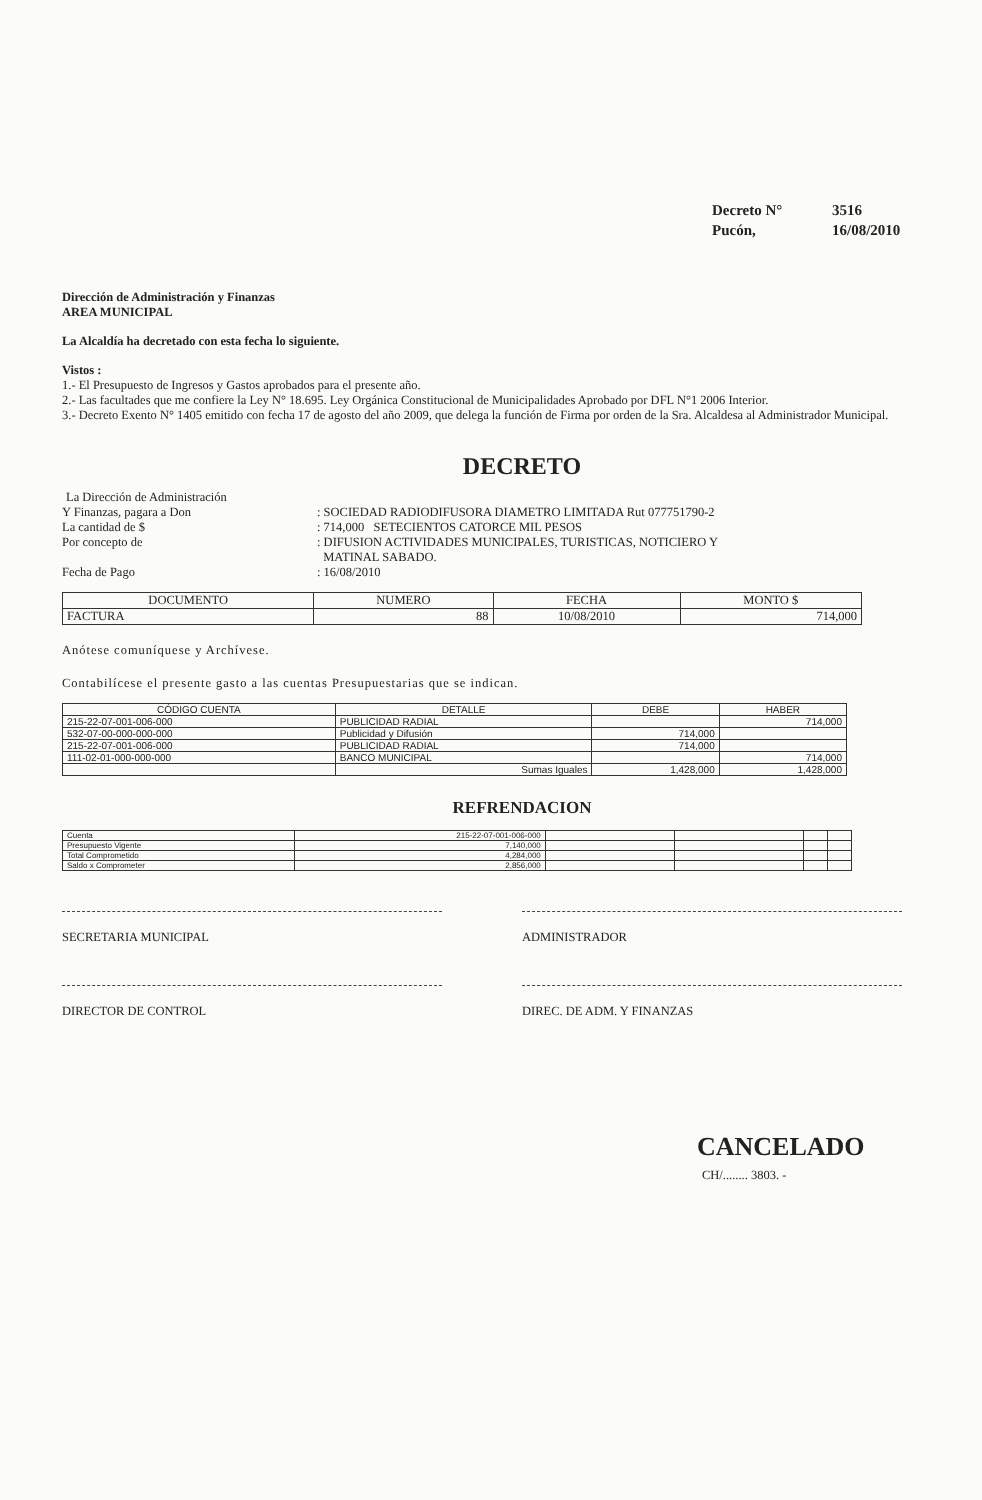Decreto N° 3516
Pucón, 16/08/2010
Dirección de Administración y Finanzas
AREA MUNICIPAL
La Alcaldía ha decretado con esta fecha lo siguiente.
Vistos :
1.- El Presupuesto de Ingresos y Gastos aprobados para el presente año.
2.- Las facultades que me confiere la Ley N° 18.695. Ley Orgánica Constitucional de Municipalidades Aprobado por DFL N°1 2006 Interior.
3.- Decreto Exento N° 1405 emitido con fecha 17 de agosto del año 2009, que delega la función de Firma por orden de la Sra. Alcaldesa al Administrador Municipal.
DECRETO
La Dirección de Administración
Y Finanzas, pagara a Don : SOCIEDAD RADIODIFUSORA DIAMETRO LIMITADA Rut 077751790-2
La cantidad de $ : 714,000 SETECIENTOS CATORCE MIL PESOS
Por concepto de : DIFUSION ACTIVIDADES MUNICIPALES, TURISTICAS, NOTICIERO Y
MATINAL SABADO.
Fecha de Pago : 16/08/2010
| DOCUMENTO | NUMERO | FECHA | MONTO $ |
| --- | --- | --- | --- |
| FACTURA | 88 | 10/08/2010 | 714,000 |
Anótese comuníquese y Archívese.
Contabilícese el presente gasto a las cuentas Presupuestarias que se indican.
| CÓDIGO CUENTA | DETALLE | DEBE | HABER |
| --- | --- | --- | --- |
| 215-22-07-001-006-000 | PUBLICIDAD RADIAL | | 714,000 |
| 532-07-00-000-000-000 | Publicidad y Difusión | 714,000 | |
| 215-22-07-001-006-000 | PUBLICIDAD RADIAL | 714,000 | |
| 111-02-01-000-000-000 | BANCO MUNICIPAL | | 714,000 |
| | Sumas Iguales | 1,428,000 | 1,428,000 |
REFRENDACION
| Cuenta | 215-22-07-001-006-000 | | | | |
| Presupuesto Vigente | 7,140,000 | | | | |
| Total Comprometido | 4,284,000 | | | | |
| Saldo x Comprometer | 2,856,000 | | | | |
SECRETARIA MUNICIPAL ADMINISTRADOR
DIRECTOR DE CONTROL DIREC. DE ADM. Y FINANZAS
CANCELADO
CH/........ 3803. -